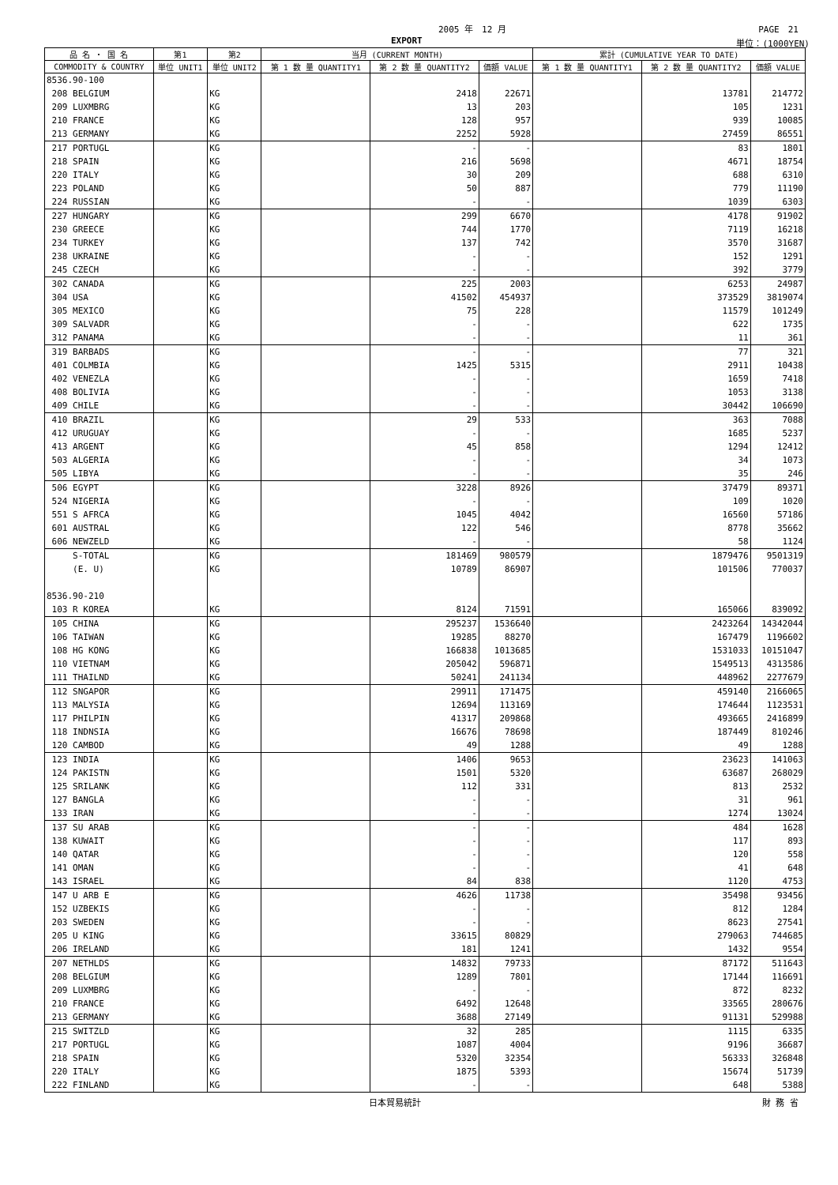2005 年　12 月 PAGE　21
EXPORT 単位：(1000YEN)
| 品 名 ・ 国 名 | 第1 | 第2 | 当月 (CURRENT MONTH) | | | 累計 (CUMULATIVE YEAR TO DATE) | | |
| --- | --- | --- | --- | --- | --- | --- | --- | --- |
| COMMODITY & COUNTRY | 単位 UNIT1 | 単位 UNIT2 | 第 1 数 量 QUANTITY1 | 第 2 数 量 QUANTITY2 | 価額 VALUE | 第 1 数 量 QUANTITY1 | 第 2 数 量 QUANTITY2 | 価額 VALUE |
| 8536.90-100 | | | | | | | | |
| 208 BELGIUM | | KG | | 2418 | 22671 | | 13781 | 214772 |
| 209 LUXMBRG | | KG | | 13 | 203 | | 105 | 1231 |
| 210 FRANCE | | KG | | 128 | 957 | | 939 | 10085 |
| 213 GERMANY | | KG | | 2252 | 5928 | | 27459 | 86551 |
| 217 PORTUGL | | KG | | - | - | | 83 | 1801 |
| 218 SPAIN | | KG | | 216 | 5698 | | 4671 | 18754 |
| 220 ITALY | | KG | | 30 | 209 | | 688 | 6310 |
| 223 POLAND | | KG | | 50 | 887 | | 779 | 11190 |
| 224 RUSSIAN | | KG | | - | - | | 1039 | 6303 |
| 227 HUNGARY | | KG | | 299 | 6670 | | 4178 | 91902 |
| 230 GREECE | | KG | | 744 | 1770 | | 7119 | 16218 |
| 234 TURKEY | | KG | | 137 | 742 | | 3570 | 31687 |
| 238 UKRAINE | | KG | | - | - | | 152 | 1291 |
| 245 CZECH | | KG | | - | - | | 392 | 3779 |
| 302 CANADA | | KG | | 225 | 2003 | | 6253 | 24987 |
| 304 USA | | KG | | 41502 | 454937 | | 373529 | 3819074 |
| 305 MEXICO | | KG | | 75 | 228 | | 11579 | 101249 |
| 309 SALVADR | | KG | | - | - | | 622 | 1735 |
| 312 PANAMA | | KG | | - | - | | 11 | 361 |
| 319 BARBADS | | KG | | - | - | | 77 | 321 |
| 401 COLMBIA | | KG | | 1425 | 5315 | | 2911 | 10438 |
| 402 VENEZLA | | KG | | - | - | | 1659 | 7418 |
| 408 BOLIVIA | | KG | | - | - | | 1053 | 3138 |
| 409 CHILE | | KG | | - | - | | 30442 | 106690 |
| 410 BRAZIL | | KG | | 29 | 533 | | 363 | 7088 |
| 412 URUGUAY | | KG | | - | - | | 1685 | 5237 |
| 413 ARGENT | | KG | | 45 | 858 | | 1294 | 12412 |
| 503 ALGERIA | | KG | | - | - | | 34 | 1073 |
| 505 LIBYA | | KG | | - | - | | 35 | 246 |
| 506 EGYPT | | KG | | 3228 | 8926 | | 37479 | 89371 |
| 524 NIGERIA | | KG | | - | - | | 109 | 1020 |
| 551 S AFRCA | | KG | | 1045 | 4042 | | 16560 | 57186 |
| 601 AUSTRAL | | KG | | 122 | 546 | | 8778 | 35662 |
| 606 NEWZELD | | KG | | - | - | | 58 | 1124 |
| S-TOTAL | | KG | | 181469 | 980579 | | 1879476 | 9501319 |
| (E. U) | | KG | | 10789 | 86907 | | 101506 | 770037 |
| 8536.90-210 | | | | | | | | |
| 103 R KOREA | | KG | | 8124 | 71591 | | 165066 | 839092 |
| 105 CHINA | | KG | | 295237 | 1536640 | | 2423264 | 14342044 |
| 106 TAIWAN | | KG | | 19285 | 88270 | | 167479 | 1196602 |
| 108 HG KONG | | KG | | 166838 | 1013685 | | 1531033 | 10151047 |
| 110 VIETNAM | | KG | | 205042 | 596871 | | 1549513 | 4313586 |
| 111 THAILND | | KG | | 50241 | 241134 | | 448962 | 2277679 |
| 112 SNGAPOR | | KG | | 29911 | 171475 | | 459140 | 2166065 |
| 113 MALYSIA | | KG | | 12694 | 113169 | | 174644 | 1123531 |
| 117 PHILPIN | | KG | | 41317 | 209868 | | 493665 | 2416899 |
| 118 INDNSIA | | KG | | 16676 | 78698 | | 187449 | 810246 |
| 120 CAMBOD | | KG | | 49 | 1288 | | 49 | 1288 |
| 123 INDIA | | KG | | 1406 | 9653 | | 23623 | 141063 |
| 124 PAKISTN | | KG | | 1501 | 5320 | | 63687 | 268029 |
| 125 SRILANK | | KG | | 112 | 331 | | 813 | 2532 |
| 127 BANGLA | | KG | | - | - | | 31 | 961 |
| 133 IRAN | | KG | | - | - | | 1274 | 13024 |
| 137 SU ARAB | | KG | | - | - | | 484 | 1628 |
| 138 KUWAIT | | KG | | - | - | | 117 | 893 |
| 140 QATAR | | KG | | - | - | | 120 | 558 |
| 141 OMAN | | KG | | - | - | | 41 | 648 |
| 143 ISRAEL | | KG | | 84 | 838 | | 1120 | 4753 |
| 147 U ARB E | | KG | | 4626 | 11738 | | 35498 | 93456 |
| 152 UZBEKIS | | KG | | - | - | | 812 | 1284 |
| 203 SWEDEN | | KG | | - | - | | 8623 | 27541 |
| 205 U KING | | KG | | 33615 | 80829 | | 279063 | 744685 |
| 206 IRELAND | | KG | | 181 | 1241 | | 1432 | 9554 |
| 207 NETHLDS | | KG | | 14832 | 79733 | | 87172 | 511643 |
| 208 BELGIUM | | KG | | 1289 | 7801 | | 17144 | 116691 |
| 209 LUXMBRG | | KG | | - | - | | 872 | 8232 |
| 210 FRANCE | | KG | | 6492 | 12648 | | 33565 | 280676 |
| 213 GERMANY | | KG | | 3688 | 27149 | | 91131 | 529988 |
| 215 SWITZLD | | KG | | 32 | 285 | | 1115 | 6335 |
| 217 PORTUGL | | KG | | 1087 | 4004 | | 9196 | 36687 |
| 218 SPAIN | | KG | | 5320 | 32354 | | 56333 | 326848 |
| 220 ITALY | | KG | | 1875 | 5393 | | 15674 | 51739 |
| 222 FINLAND | | KG | | - | - | | 648 | 5388 |
日本貿易統計 財 務 省